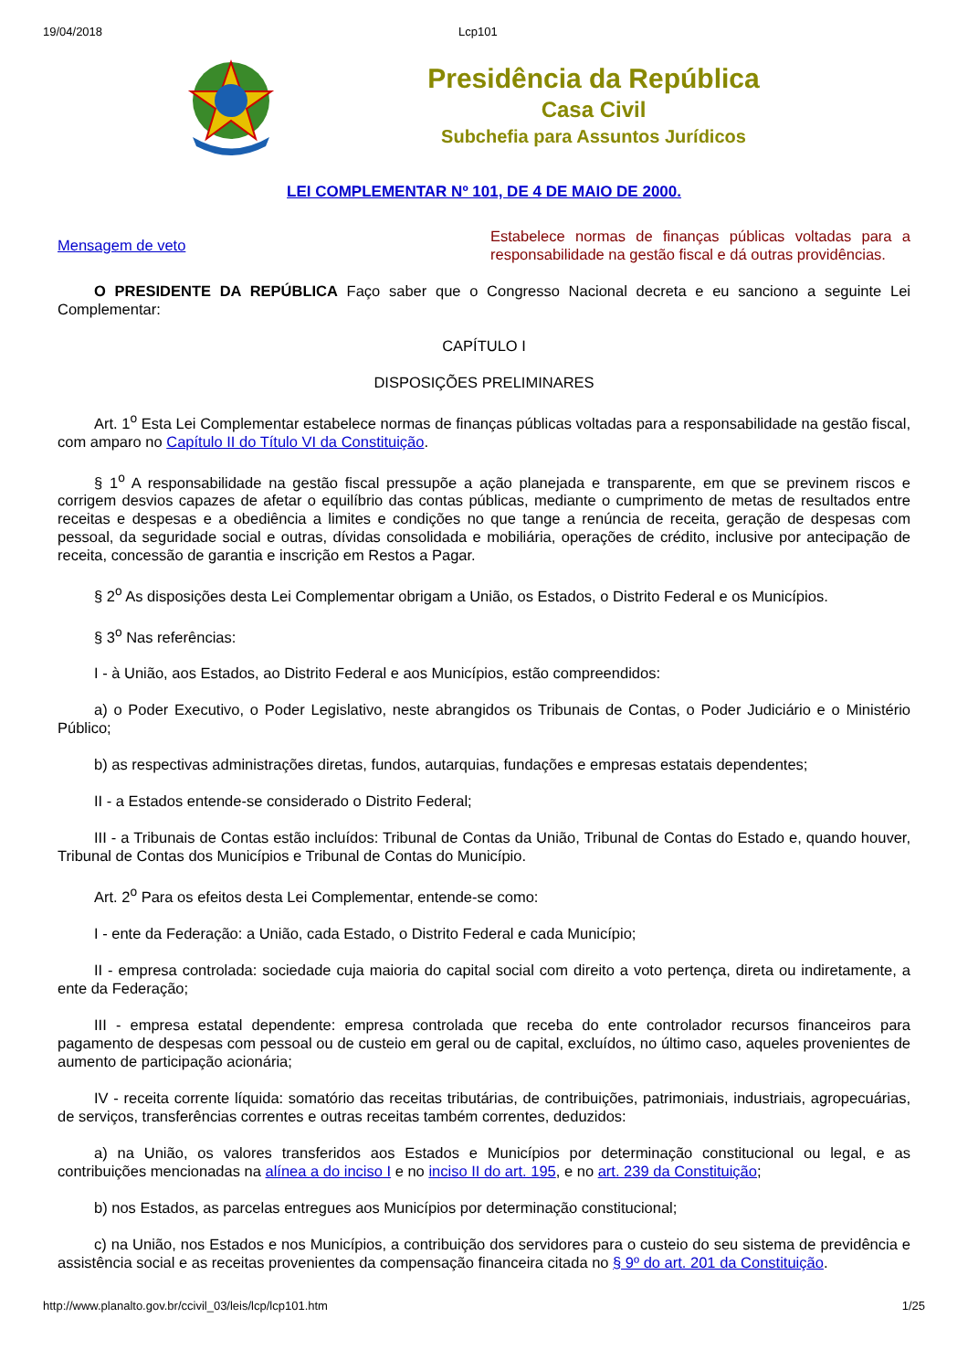19/04/2018 Lcp101
Presidência da República
Casa Civil
Subchefia para Assuntos Jurídicos
LEI COMPLEMENTAR Nº 101, DE 4 DE MAIO DE 2000.
Mensagem de veto
Estabelece normas de finanças públicas voltadas para a responsabilidade na gestão fiscal e dá outras providências.
O PRESIDENTE DA REPÚBLICA Faço saber que o Congresso Nacional decreta e eu sanciono a seguinte Lei Complementar:
CAPÍTULO I
DISPOSIÇÕES PRELIMINARES
Art. 1<sup>o</sup> Esta Lei Complementar estabelece normas de finanças públicas voltadas para a responsabilidade na gestão fiscal, com amparo no Capítulo II do Título VI da Constituição.
§ 1<sup>o</sup> A responsabilidade na gestão fiscal pressupõe a ação planejada e transparente, em que se previnem riscos e corrigem desvios capazes de afetar o equilíbrio das contas públicas, mediante o cumprimento de metas de resultados entre receitas e despesas e a obediência a limites e condições no que tange a renúncia de receita, geração de despesas com pessoal, da seguridade social e outras, dívidas consolidada e mobiliária, operações de crédito, inclusive por antecipação de receita, concessão de garantia e inscrição em Restos a Pagar.
§ 2<sup>o</sup> As disposições desta Lei Complementar obrigam a União, os Estados, o Distrito Federal e os Municípios.
§ 3<sup>o</sup> Nas referências:
I - à União, aos Estados, ao Distrito Federal e aos Municípios, estão compreendidos:
a) o Poder Executivo, o Poder Legislativo, neste abrangidos os Tribunais de Contas, o Poder Judiciário e o Ministério Público;
b) as respectivas administrações diretas, fundos, autarquias, fundações e empresas estatais dependentes;
II - a Estados entende-se considerado o Distrito Federal;
III - a Tribunais de Contas estão incluídos: Tribunal de Contas da União, Tribunal de Contas do Estado e, quando houver, Tribunal de Contas dos Municípios e Tribunal de Contas do Município.
Art. 2<sup>o</sup> Para os efeitos desta Lei Complementar, entende-se como:
I - ente da Federação: a União, cada Estado, o Distrito Federal e cada Município;
II - empresa controlada: sociedade cuja maioria do capital social com direito a voto pertença, direta ou indiretamente, a ente da Federação;
III - empresa estatal dependente: empresa controlada que receba do ente controlador recursos financeiros para pagamento de despesas com pessoal ou de custeio em geral ou de capital, excluídos, no último caso, aqueles provenientes de aumento de participação acionária;
IV - receita corrente líquida: somatório das receitas tributárias, de contribuições, patrimoniais, industriais, agropecuárias, de serviços, transferências correntes e outras receitas também correntes, deduzidos:
a) na União, os valores transferidos aos Estados e Municípios por determinação constitucional ou legal, e as contribuições mencionadas na alínea a do inciso I e no inciso II do art. 195, e no art. 239 da Constituição;
b) nos Estados, as parcelas entregues aos Municípios por determinação constitucional;
c) na União, nos Estados e nos Municípios, a contribuição dos servidores para o custeio do seu sistema de previdência e assistência social e as receitas provenientes da compensação financeira citada no § 9º do art. 201 da Constituição.
http://www.planalto.gov.br/ccivil_03/leis/lcp/lcp101.htm 1/25